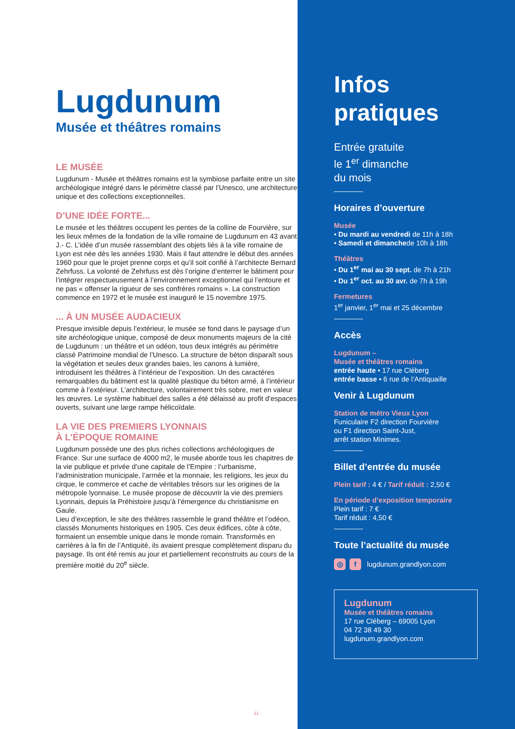Lugdunum
Musée et théâtres romains
LE MUSÉE
Lugdunum - Musée et théâtres romains est la symbiose parfaite entre un site archéologique intégré dans le périmètre classé par l’Unesco, une architecture unique et des collections exceptionnelles.
D’UNE IDÉE FORTE...
Le musée et les théâtres occupent les pentes de la colline de Fourvière, sur les lieux mêmes de la fondation de la ville romaine de Lugdunum en 43 avant J.- C. L’idée d’un musée rassemblant des objets liés à la ville romaine de Lyon est née dès les années 1930. Mais il faut attendre le début des années 1960 pour que le projet prenne corps et qu’il soit confié à l’architecte Bernard Zehrfuss. La volonté de Zehrfuss est dès l’origine d’enterrer le bâtiment pour l’intégrer respectueusement à l’environnement exceptionnel qui l’entoure et ne pas « offenser la rigueur de ses confrères romains ». La construction commence en 1972 et le musée est inauguré le 15 novembre 1975.
... À UN MUSÉE AUDACIEUX
Presque invisible depuis l’extérieur, le musée se fond dans le paysage d’un site archéologique unique, composé de deux monuments majeurs de la cité de Lugdunum : un théâtre et un odéon, tous deux intégrés au périmètre classé Patrimoine mondial de l’Unesco. La structure de béton disparaît sous la végétation et seules deux grandes baies, les canons à lumière, introduisent les théâtres à l’intérieur de l’exposition. Un des caractères remarquables du bâtiment est la qualité plastique du béton armé, à l’intérieur comme à l’extérieur. L’architecture, volontairement très sobre, met en valeur les œuvres. Le système habituel des salles a été délaissé au profit d’espaces ouverts, suivant une large rampe hélicoïdale.
LA VIE DES PREMIERS LYONNAIS
À L’ÉPOQUE ROMAINE
Lugdunum possède une des plus riches collections archéologiques de France. Sur une surface de 4000 m2, le musée aborde tous les chapitres de la vie publique et privée d’une capitale de l’Empire : l’urbanisme, l’administration municipale, l’armée et la monnaie, les religions, les jeux du cirque, le commerce et cache de véritables trésors sur les origines de la métropole lyonnaise. Le musée propose de découvrir la vie des premiers Lyonnais, depuis la Préhistoire jusqu’à l’émergence du christianisme en Gaule.
Lieu d’exception, le site des théâtres rassemble le grand théâtre et l’odéon, classés Monuments historiques en 1905. Ces deux édifices, côte à côte, formaient un ensemble unique dans le monde romain. Transformés en carrières à la fin de l’Antiquité, ils avaient presque complètement disparu du paysage. Ils ont été remis au jour et partiellement reconstruits au cours de la première moitié du 20<sup>e</sup> siècle.
11
Infos
pratiques
Entrée gratuite
le 1<sup>er</sup> dimanche
du mois
Horaires d’ouverture
Musée
• Du mardi au vendredi de 11h à 18h
• Samedi et dimanchede 10h à 18h
Théâtres
• Du 1<sup>er</sup> mai au 30 sept. de 7h à 21h
• Du 1<sup>er</sup> oct. au 30 avr. de 7h à 19h
Fermetures
1<sup>er</sup> janvier, 1<sup>er</sup> mai et 25 décembre
Accès
Lugdunum –
Musée et théâtres romains
entrée haute • 17 rue Cléberg
entrée basse • 6 rue de l’Antiquaille
Venir à Lugdunum
Station de métro Vieux Lyon
Funiculaire F2 direction Fourvière
ou F1 direction Saint-Just,
arrêt station Minimes.
Billet d’entrée du musée
Plein tarif : 4 € / Tarif réduit : 2,50 €
En période d’exposition temporaire
Plein tarif : 7 €
Tarif réduit : 4,50 €
Toute l’actualité du musée
◎ f lugdunum.grandlyon.com
Lugdunum
Musée et théâtres romains
17 rue Cléberg – 69005 Lyon
04 72 38 49 30
lugdunum.grandlyon.com